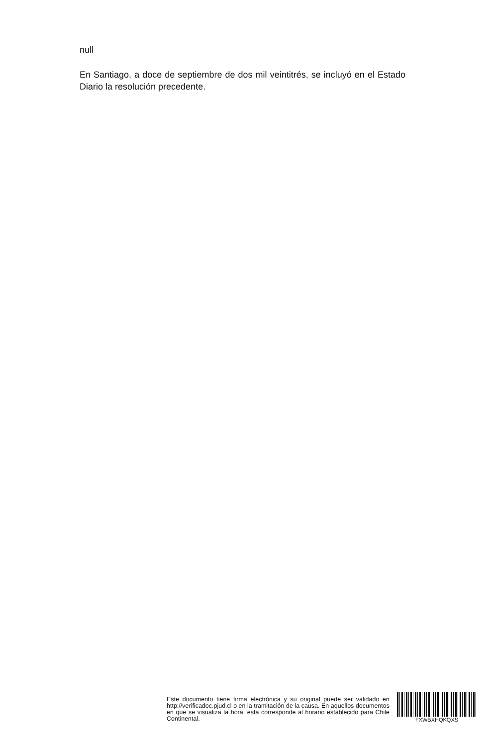null
En Santiago, a doce de septiembre de dos mil veintitrés, se incluyó en el Estado Diario la resolución precedente.
Este documento tiene firma electrónica y su original puede ser validado en http://verificadoc.pjud.cl o en la tramitación de la causa. En aquellos documentos en que se visualiza la hora, esta corresponde al horario establecido para Chile Continental.
FXWBXHQKQXS